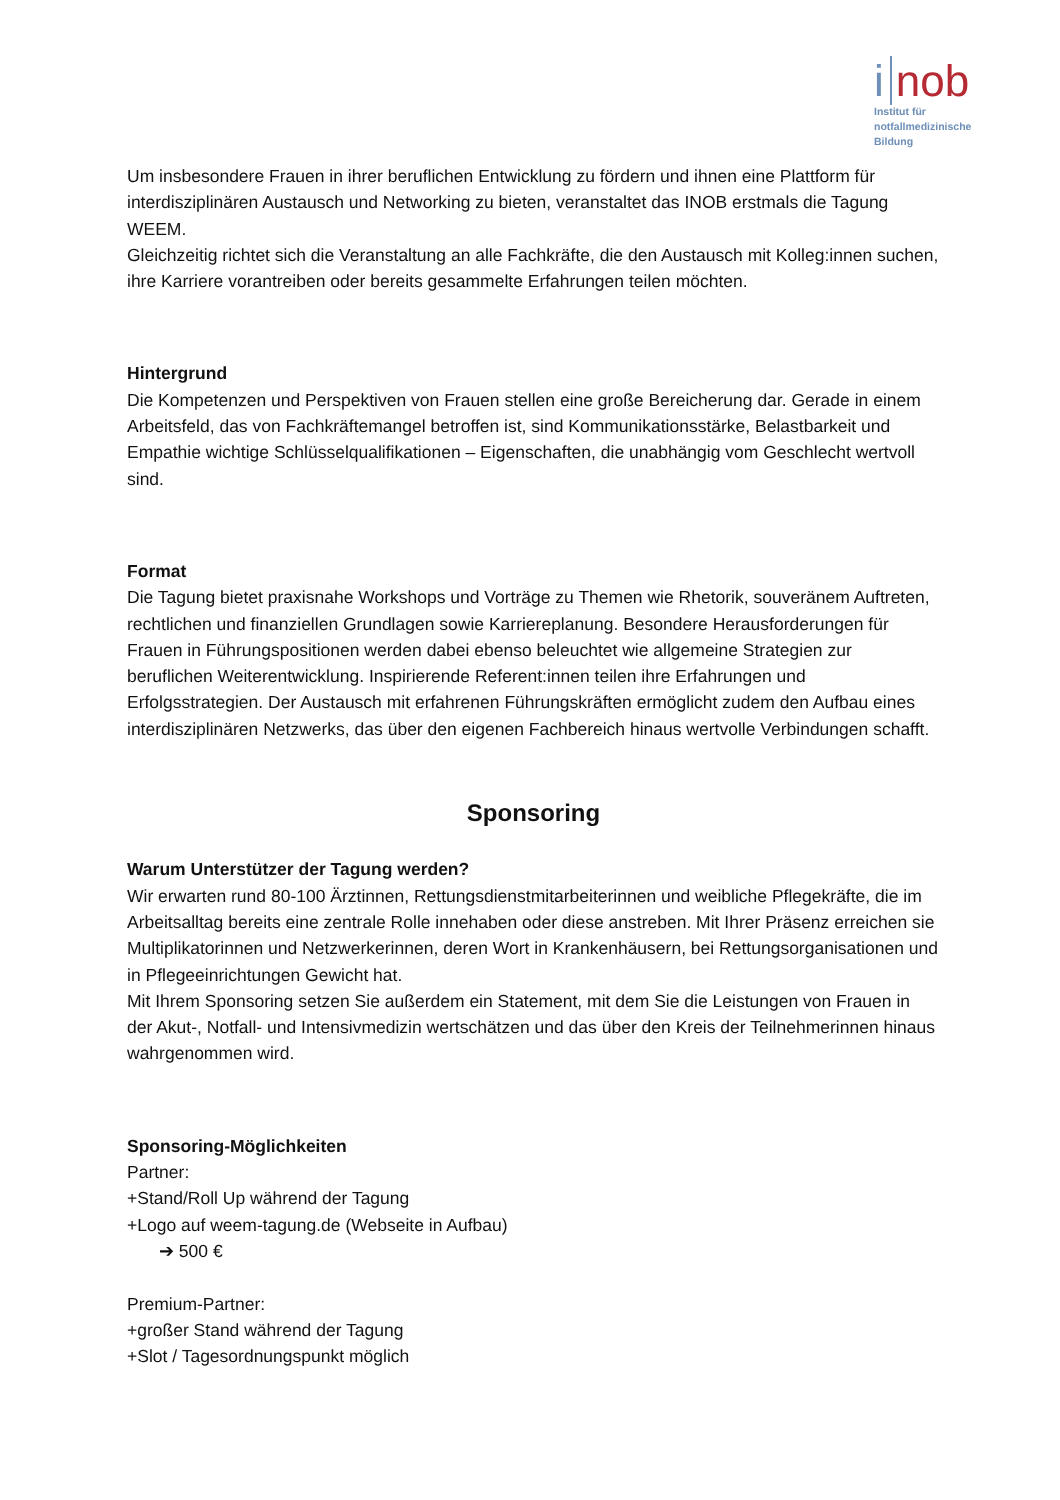i nob
Institut für
notfallmedizinische
Bildung
Um insbesondere Frauen in ihrer beruflichen Entwicklung zu fördern und ihnen eine Plattform für interdisziplinären Austausch und Networking zu bieten, veranstaltet das INOB erstmals die Tagung WEEM.
Gleichzeitig richtet sich die Veranstaltung an alle Fachkräfte, die den Austausch mit Kolleg:innen suchen, ihre Karriere vorantreiben oder bereits gesammelte Erfahrungen teilen möchten.
Hintergrund
Die Kompetenzen und Perspektiven von Frauen stellen eine große Bereicherung dar. Gerade in einem Arbeitsfeld, das von Fachkräftemangel betroffen ist, sind Kommunikationsstärke, Belastbarkeit und Empathie wichtige Schlüsselqualifikationen – Eigenschaften, die unabhängig vom Geschlecht wertvoll sind.
Format
Die Tagung bietet praxisnahe Workshops und Vorträge zu Themen wie Rhetorik, souveränem Auftreten, rechtlichen und finanziellen Grundlagen sowie Karriereplanung. Besondere Herausforderungen für Frauen in Führungspositionen werden dabei ebenso beleuchtet wie allgemeine Strategien zur beruflichen Weiterentwicklung. Inspirierende Referent:innen teilen ihre Erfahrungen und Erfolgsstrategien. Der Austausch mit erfahrenen Führungskräften ermöglicht zudem den Aufbau eines interdisziplinären Netzwerks, das über den eigenen Fachbereich hinaus wertvolle Verbindungen schafft.
Sponsoring
Warum Unterstützer der Tagung werden?
Wir erwarten rund 80-100 Ärztinnen, Rettungsdienstmitarbeiterinnen und weibliche Pflegekräfte, die im Arbeitsalltag bereits eine zentrale Rolle innehaben oder diese anstreben. Mit Ihrer Präsenz erreichen sie Multiplikatorinnen und Netzwerkerinnen, deren Wort in Krankenhäusern, bei Rettungsorganisationen und in Pflegeeinrichtungen Gewicht hat.
Mit Ihrem Sponsoring setzen Sie außerdem ein Statement, mit dem Sie die Leistungen von Frauen in der Akut-, Notfall- und Intensivmedizin wertschätzen und das über den Kreis der Teilnehmerinnen hinaus wahrgenommen wird.
Sponsoring-Möglichkeiten
Partner:
+Stand/Roll Up während der Tagung
+Logo auf weem-tagung.de (Webseite in Aufbau)
➔ 500 €
Premium-Partner:
+großer Stand während der Tagung
+Slot / Tagesordnungspunkt möglich